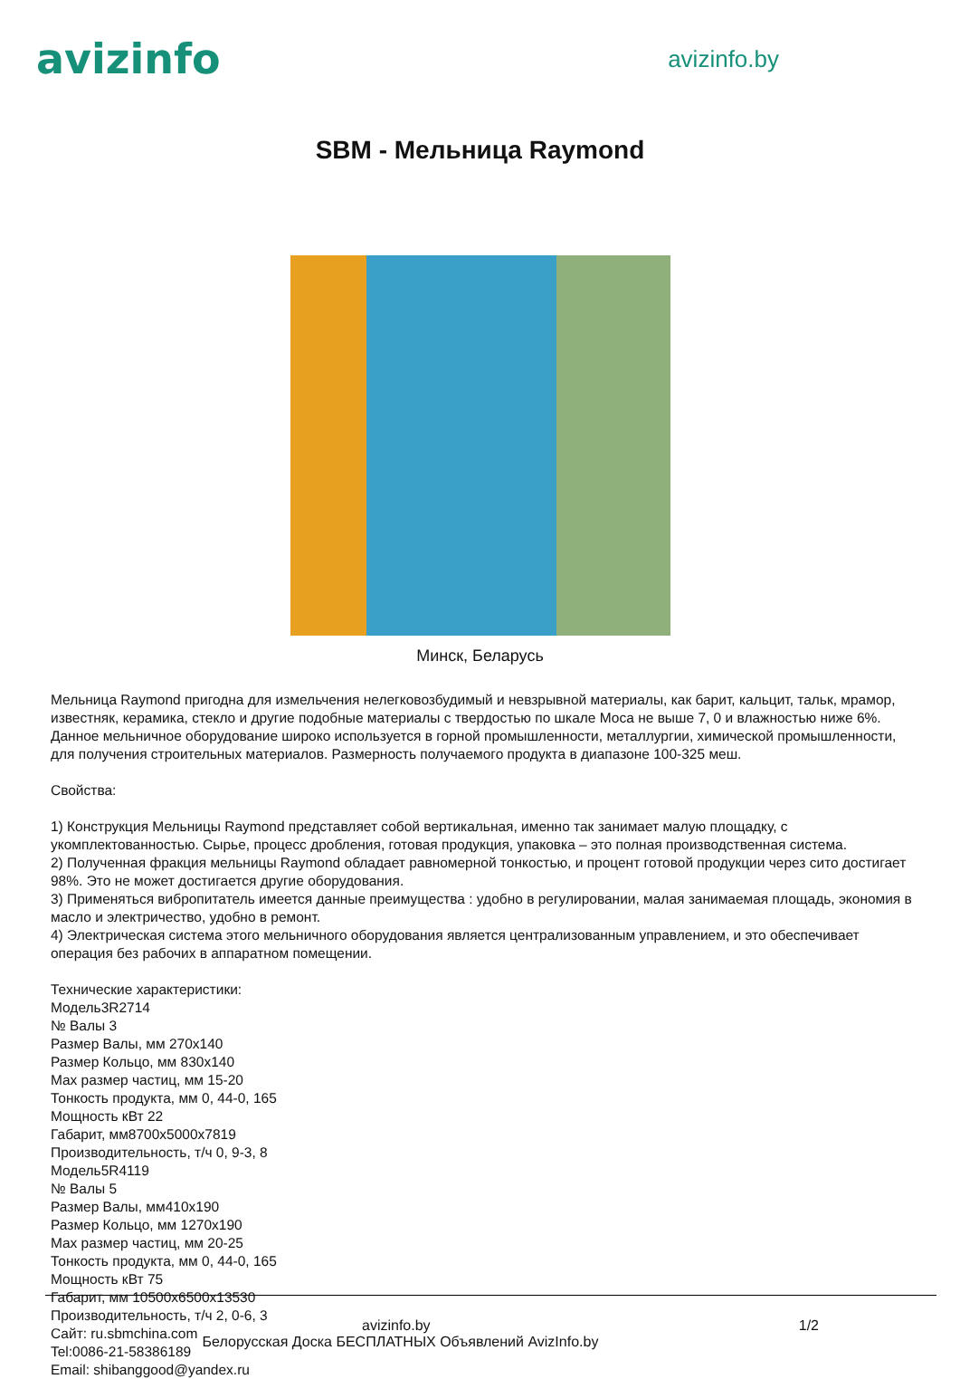avizinfo
avizinfo.by
SBM - Мельница Raymond
Минск, Беларусь
Мельница Raymond пригодна для измельчения нелегковозбудимый и невзрывной материалы, как барит, кальцит, тальк, мрамор, известняк, керамика, стекло и другие подобные материалы с твердостью по шкале Моса не выше 7, 0 и влажностью ниже 6%. Данное мельничное оборудование широко используется в горной промышленности, металлургии, химической промышленности, для получения строительных материалов. Размерность получаемого продукта в диапазоне 100-325 меш.
Свойства:
1) Конструкция Мельницы Raymond представляет собой вертикальная, именно так занимает малую площадку, с укомплектованностью. Сырье, процесс дробления, готовая продукция, упаковка – это полная производственная система.
2) Полученная фракция мельницы Raymond обладает равномерной тонкостью, и процент готовой продукции через сито достигает 98%. Это не может достигается другие оборудования.
3) Применяться вибропитатель имеется данные преимущества : удобно в регулировании, малая занимаемая площадь, экономия в масло и электричество, удобно в ремонт.
4) Электрическая система этого мельничного оборудования является централизованным управлением, и это обеспечивает операция без рабочих в аппаратном помещении.
Технические характеристики:
Модель3R2714
№ Валы 3
Размер Валы, мм 270x140
Размер Кольцо, мм 830x140
Max размер частиц, мм 15-20
Тонкость продукта, мм 0, 44-0, 165
Мощность кВт 22
Габарит, мм8700x5000x7819
Производительность, т/ч 0, 9-3, 8
Модель5R4119
№ Валы 5
Размер Валы, мм410x190
Размер Кольцо, мм 1270x190
Max размер частиц, мм 20-25
Тонкость продукта, мм 0, 44-0, 165
Мощность кВт 75
Габарит, мм 10500x6500x13530
Производительность, т/ч 2, 0-6, 3
Сайт: ru.sbmchina.com
Tel:0086-21-58386189
Email: shibanggood@yandex.ru
avizinfo.by 1/2
Белорусская Доска БЕСПЛАТНЫХ Объявлений AvizInfo.by